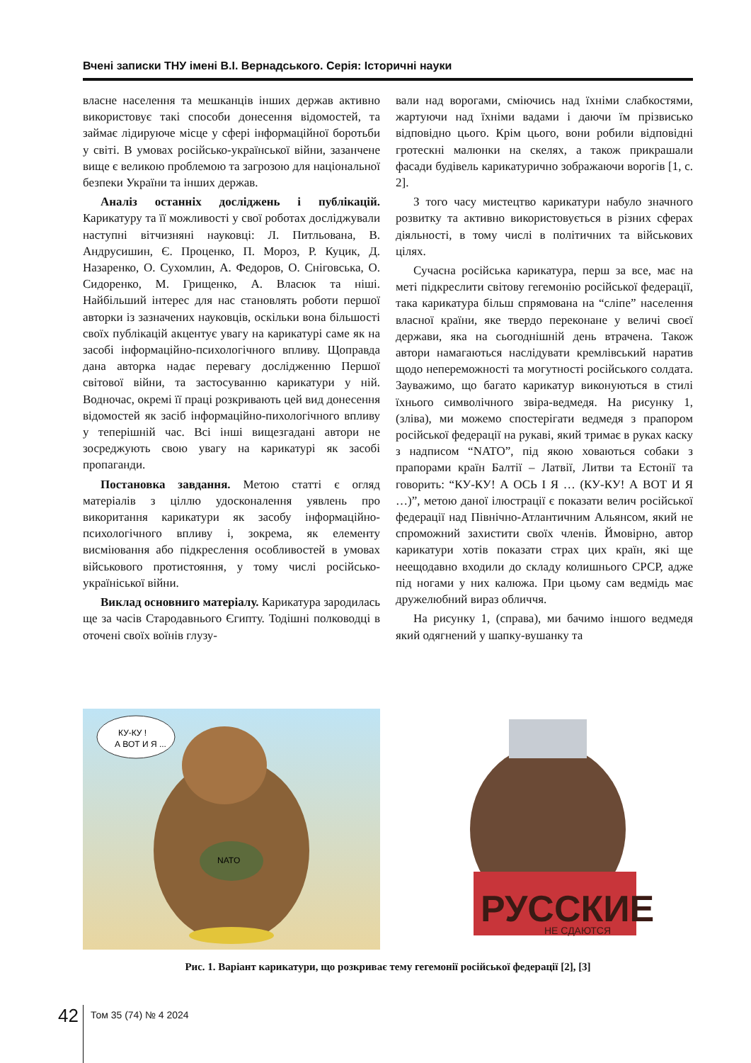Вчені записки ТНУ імені В.І. Вернадського. Серія: Історичні науки
власне населення та мешканців інших держав активно використовує такі способи донесення відомостей, та займає лідируюче місце у сфері інформаційної боротьби у світі. В умовах російсько-української війни, зазанчене вище є великою проблемою та загрозою для національної безпеки України та інших держав.
Аналіз останніх досліджень і публікацій. Карикатуру та її можливості у свої роботах досліджували наступні вітчизняні науковці: Л. Питльована, В. Андрусишин, Є. Проценко, П. Мороз, Р. Куцик, Д. Назаренко, О. Сухомлин, А. Федоров, О. Сніговська, О. Сидоренко, М. Грищенко, А. Власюк та ніші. Найбільший інтерес для нас становлять роботи першої авторки із зазначених науковців, оскільки вона більшості своїх публікацій акцентує увагу на карикатурі саме як на засобі інформаційно-психологічного впливу. Щоправда дана авторка надає перевагу дослідженню Першої світової війни, та застосуванню карикатури у ній. Водночас, окремі її праці розкривають цей вид донесення відомостей як засіб інформаційно-пихологічного впливу у теперішній час. Всі інші вищезгадані автори не зосреджують свою увагу на карикатурі як засобі пропаганди.
Постановка завдання. Метою статті є огляд матеріалів з ціллю удосконалення уявлень про викоритання карикатури як засобу інформаційно-психологічного впливу і, зокрема, як елементу висміювання або підкреслення особливостей в умовах військового протистояння, у тому числі російсько-україніської війни.
Виклад основниго матеріалу. Карикатура зародилась ще за часів Стародавнього Єгипту. Тодішні полководці в оточені своїх воїнів глузу-
вали над ворогами, сміючись над їхніми слабкостями, жартуючи над їхніми вадами і даючи їм прізвисько відповідно цього. Крім цього, вони робили відповідні гротескні малюнки на скелях, а також прикрашали фасади будівель карикатурично зображаючи ворогів [1, с. 2].
З того часу мистецтво карикатури набуло значного розвитку та активно використовується в різних сферах діяльності, в тому числі в політичних та військових цілях.
Сучасна російська карикатура, перш за все, має на меті підкреслити світову гегемонію російської федерації, така карикатура більш спрямована на “сліпе” населення власної країни, яке твердо переконане у величі своєї держави, яка на сьогоднішній день втрачена. Також автори намагаються наслідувати кремлівський наратив щодо непереможності та могутності російського солдата. Зауважимо, що багато карикатур виконуються в стилі їхнього символічного звіра-ведмедя. На рисунку 1, (зліва), ми можемо спостерігати ведмедя з прапором російської федерації на рукаві, який тримає в руках каску з надписом “NATO”, під якою ховаються собаки з прапорами країн Балтії – Латвії, Литви та Естонії та говорить: “КУ-КУ! А ОСЬ І Я … (КУ-КУ! А ВОТ И Я …)”, метою даної ілюстрації є показати велич російської федерації над Північно-Атлантичним Альянсом, який не спроможний захистити своїх членів. Ймовірно, автор карикатури хотів показати страх цих країн, які ще неещодавно входили до складу колишнього СРСР, адже під ногами у них калюжа. При цьому сам ведмідь має дружелюбний вираз обличчя.
На рисунку 1, (справа), ми бачимо іншого ведмедя який одягнений у шапку-вушанку та
КУ-КУ !
А ВОТ И Я ...
NATO
РУССКИЕ
НЕ СДАЮТСЯ
Рис. 1. Варіант карикатури, що розкриває тему гегемонії російської федерації [2], [3]
42
Том 35 (74) № 4 2024